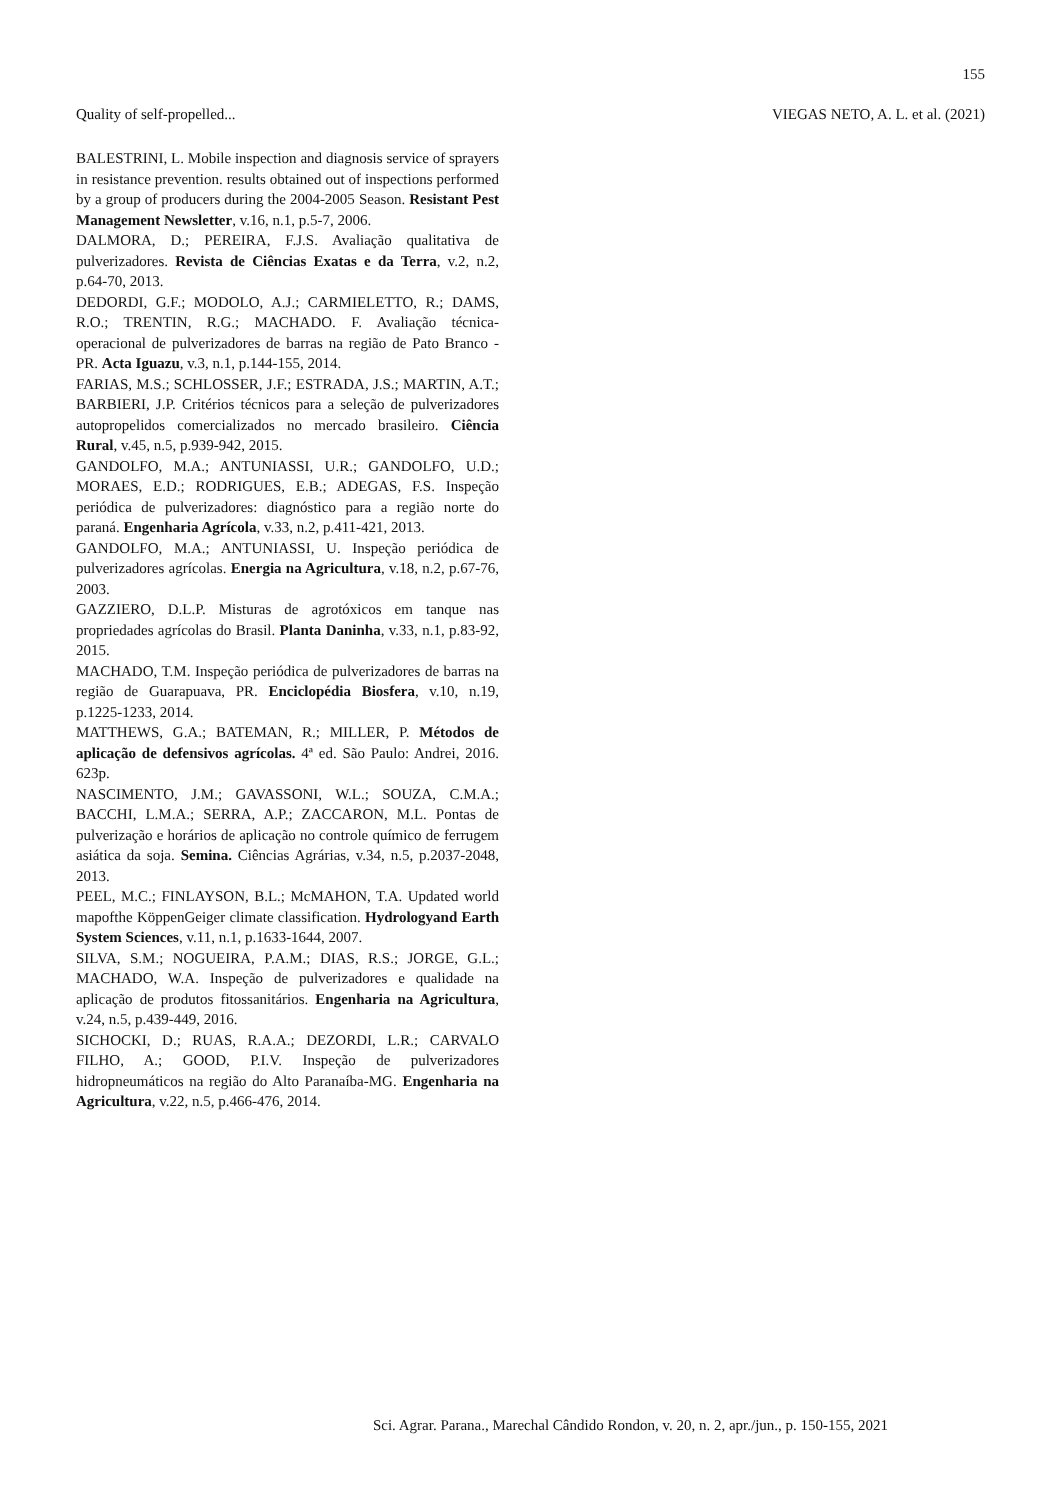155
Quality of self-propelled... VIEGAS NETO, A. L. et al. (2021)
BALESTRINI, L. Mobile inspection and diagnosis service of sprayers in resistance prevention. results obtained out of inspections performed by a group of producers during the 2004-2005 Season. Resistant Pest Management Newsletter, v.16, n.1, p.5-7, 2006.
DALMORA, D.; PEREIRA, F.J.S. Avaliação qualitativa de pulverizadores. Revista de Ciências Exatas e da Terra, v.2, n.2, p.64-70, 2013.
DEDORDI, G.F.; MODOLO, A.J.; CARMIELETTO, R.; DAMS, R.O.; TRENTIN, R.G.; MACHADO. F. Avaliação técnica-operacional de pulverizadores de barras na região de Pato Branco - PR. Acta Iguazu, v.3, n.1, p.144-155, 2014.
FARIAS, M.S.; SCHLOSSER, J.F.; ESTRADA, J.S.; MARTIN, A.T.; BARBIERI, J.P. Critérios técnicos para a seleção de pulverizadores autopropelidos comercializados no mercado brasileiro. Ciência Rural, v.45, n.5, p.939-942, 2015.
GANDOLFO, M.A.; ANTUNIASSI, U.R.; GANDOLFO, U.D.; MORAES, E.D.; RODRIGUES, E.B.; ADEGAS, F.S. Inspeção periódica de pulverizadores: diagnóstico para a região norte do paraná. Engenharia Agrícola, v.33, n.2, p.411-421, 2013.
GANDOLFO, M.A.; ANTUNIASSI, U. Inspeção periódica de pulverizadores agrícolas. Energia na Agricultura, v.18, n.2, p.67-76, 2003.
GAZZIERO, D.L.P. Misturas de agrotóxicos em tanque nas propriedades agrícolas do Brasil. Planta Daninha, v.33, n.1, p.83-92, 2015.
MACHADO, T.M. Inspeção periódica de pulverizadores de barras na região de Guarapuava, PR. Enciclopédia Biosfera, v.10, n.19, p.1225-1233, 2014.
MATTHEWS, G.A.; BATEMAN, R.; MILLER, P. Métodos de aplicação de defensivos agrícolas. 4ª ed. São Paulo: Andrei, 2016. 623p.
NASCIMENTO, J.M.; GAVASSONI, W.L.; SOUZA, C.M.A.; BACCHI, L.M.A.; SERRA, A.P.; ZACCARON, M.L. Pontas de pulverização e horários de aplicação no controle químico de ferrugem asiática da soja. Semina. Ciências Agrárias, v.34, n.5, p.2037-2048, 2013.
PEEL, M.C.; FINLAYSON, B.L.; McMAHON, T.A. Updated world mapofthe KöppenGeiger climate classification. Hydrologyand Earth System Sciences, v.11, n.1, p.1633-1644, 2007.
SILVA, S.M.; NOGUEIRA, P.A.M.; DIAS, R.S.; JORGE, G.L.; MACHADO, W.A. Inspeção de pulverizadores e qualidade na aplicação de produtos fitossanitários. Engenharia na Agricultura, v.24, n.5, p.439-449, 2016.
SICHOCKI, D.; RUAS, R.A.A.; DEZORDI, L.R.; CARVALO FILHO, A.; GOOD, P.I.V. Inspeção de pulverizadores hidropneumáticos na região do Alto Paranaíba-MG. Engenharia na Agricultura, v.22, n.5, p.466-476, 2014.
Sci. Agrar. Parana., Marechal Cândido Rondon, v. 20, n. 2, apr./jun., p. 150-155, 2021